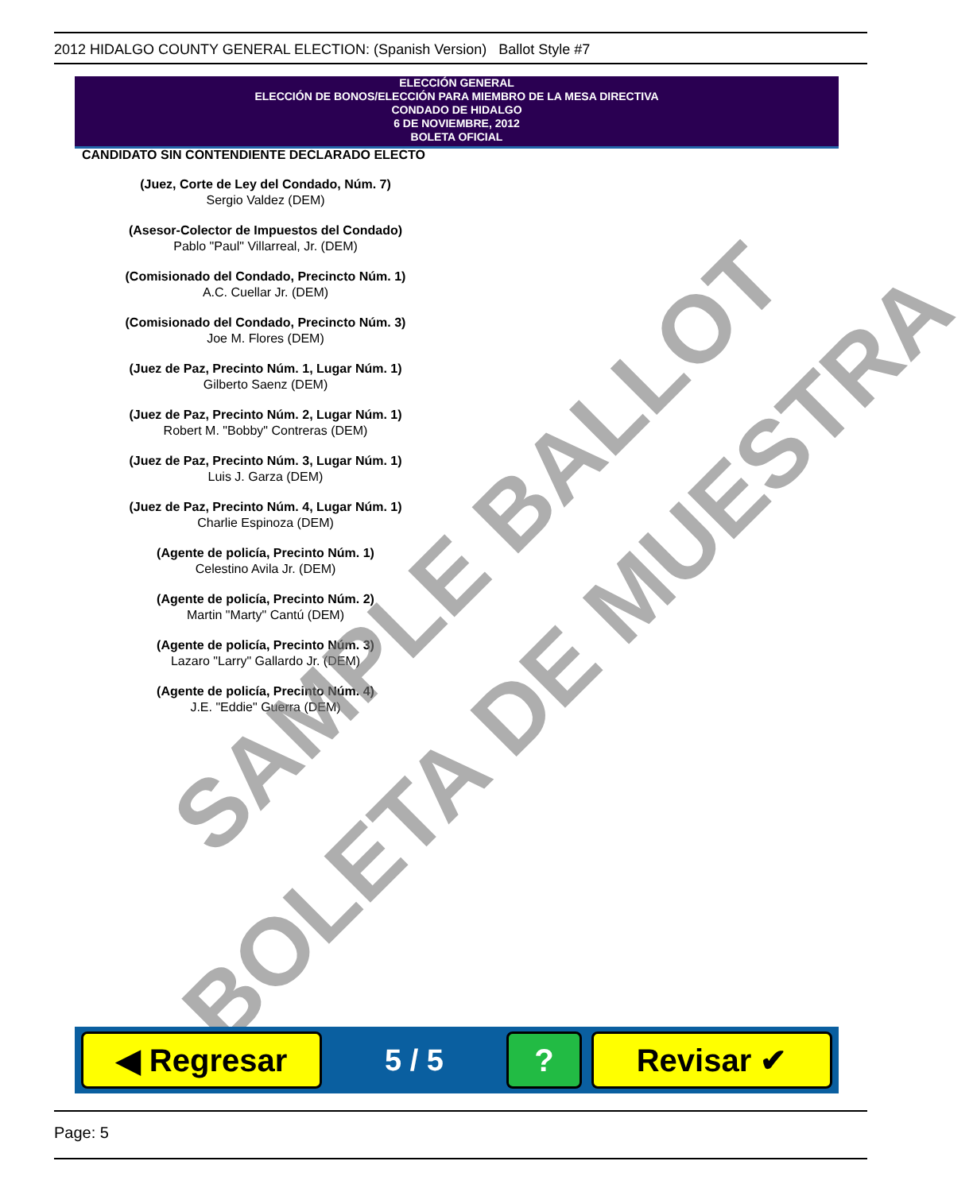2012 HIDALGO COUNTY GENERAL ELECTION: (Spanish Version) Ballot Style #7
ELECCIÓN GENERAL
ELECCIÓN DE BONOS/ELECCIÓN PARA MIEMBRO DE LA MESA DIRECTIVA
CONDADO DE HIDALGO
6 DE NOVIEMBRE, 2012
BOLETA OFICIAL
CANDIDATO SIN CONTENDIENTE DECLARADO ELECTO
(Juez, Corte de Ley del Condado, Núm. 7)
Sergio Valdez (DEM)
(Asesor-Colector de Impuestos del Condado)
Pablo "Paul" Villarreal, Jr. (DEM)
(Comisionado del Condado, Precincto Núm. 1)
A.C. Cuellar Jr. (DEM)
(Comisionado del Condado, Precincto Núm. 3)
Joe M. Flores (DEM)
(Juez de Paz, Precinto Núm. 1, Lugar Núm. 1)
Gilberto Saenz (DEM)
(Juez de Paz, Precinto Núm. 2, Lugar Núm. 1)
Robert M. "Bobby" Contreras (DEM)
(Juez de Paz, Precinto Núm. 3, Lugar Núm. 1)
Luis J. Garza (DEM)
(Juez de Paz, Precinto Núm. 4, Lugar Núm. 1)
Charlie Espinoza (DEM)
(Agente de policía, Precinto Núm. 1)
Celestino Avila Jr. (DEM)
(Agente de policía, Precinto Núm. 2)
Martin "Marty" Cantú (DEM)
(Agente de policía, Precinto Núm. 3)
Lazaro "Larry" Gallardo Jr. (DEM)
(Agente de policía, Precinto Núm. 4)
J.E. "Eddie" Guerra (DEM)
SAMPLE BALLOT
BOLETA DE MUESTRA
◀ Regresar
5 / 5
? Revisar ✔
Page: 5